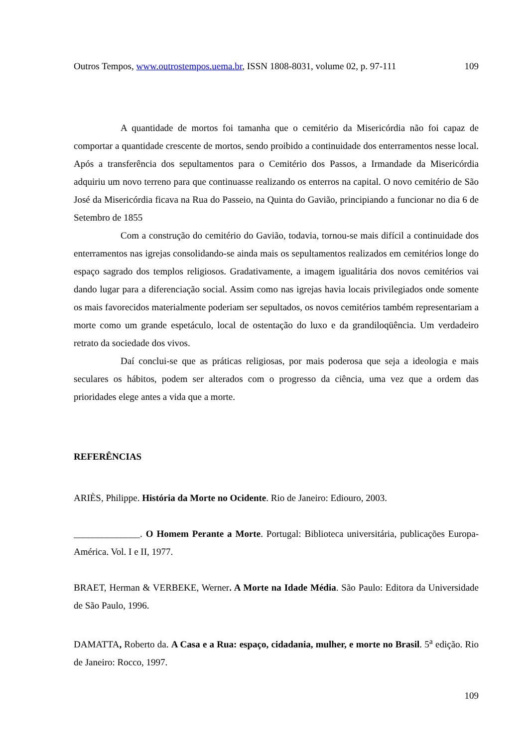Outros Tempos, www.outrostempos.uema.br, ISSN 1808-8031, volume 02, p. 97-111 109
A quantidade de mortos foi tamanha que o cemitério da Misericórdia não foi capaz de comportar a quantidade crescente de mortos, sendo proibido a continuidade dos enterramentos nesse local. Após a transferência dos sepultamentos para o Cemitério dos Passos, a Irmandade da Misericórdia adquiriu um novo terreno para que continuasse realizando os enterros na capital. O novo cemitério de São José da Misericórdia ficava na Rua do Passeio, na Quinta do Gavião, principiando a funcionar no dia 6 de Setembro de 1855
Com a construção do cemitério do Gavião, todavia, tornou-se mais difícil a continuidade dos enterramentos nas igrejas consolidando-se ainda mais os sepultamentos realizados em cemitérios longe do espaço sagrado dos templos religiosos. Gradativamente, a imagem igualitária dos novos cemitérios vai dando lugar para a diferenciação social. Assim como nas igrejas havia locais privilegiados onde somente os mais favorecidos materialmente poderiam ser sepultados, os novos cemitérios também representariam a morte como um grande espetáculo, local de ostentação do luxo e da grandiloqüência. Um verdadeiro retrato da sociedade dos vivos.
Daí conclui-se que as práticas religiosas, por mais poderosa que seja a ideologia e mais seculares os hábitos, podem ser alterados com o progresso da ciência, uma vez que a ordem das prioridades elege antes a vida que a morte.
REFERÊNCIAS
ARIÈS, Philippe. História da Morte no Ocidente. Rio de Janeiro: Ediouro, 2003.
______________. O Homem Perante a Morte. Portugal: Biblioteca universitária, publicações Europa-América. Vol. I e II, 1977.
BRAET, Herman & VERBEKE, Werner. A Morte na Idade Média. São Paulo: Editora da Universidade de São Paulo, 1996.
DAMATTA, Roberto da. A Casa e a Rua: espaço, cidadania, mulher, e morte no Brasil. 5<sup>a</sup> edição. Rio de Janeiro: Rocco, 1997.
109